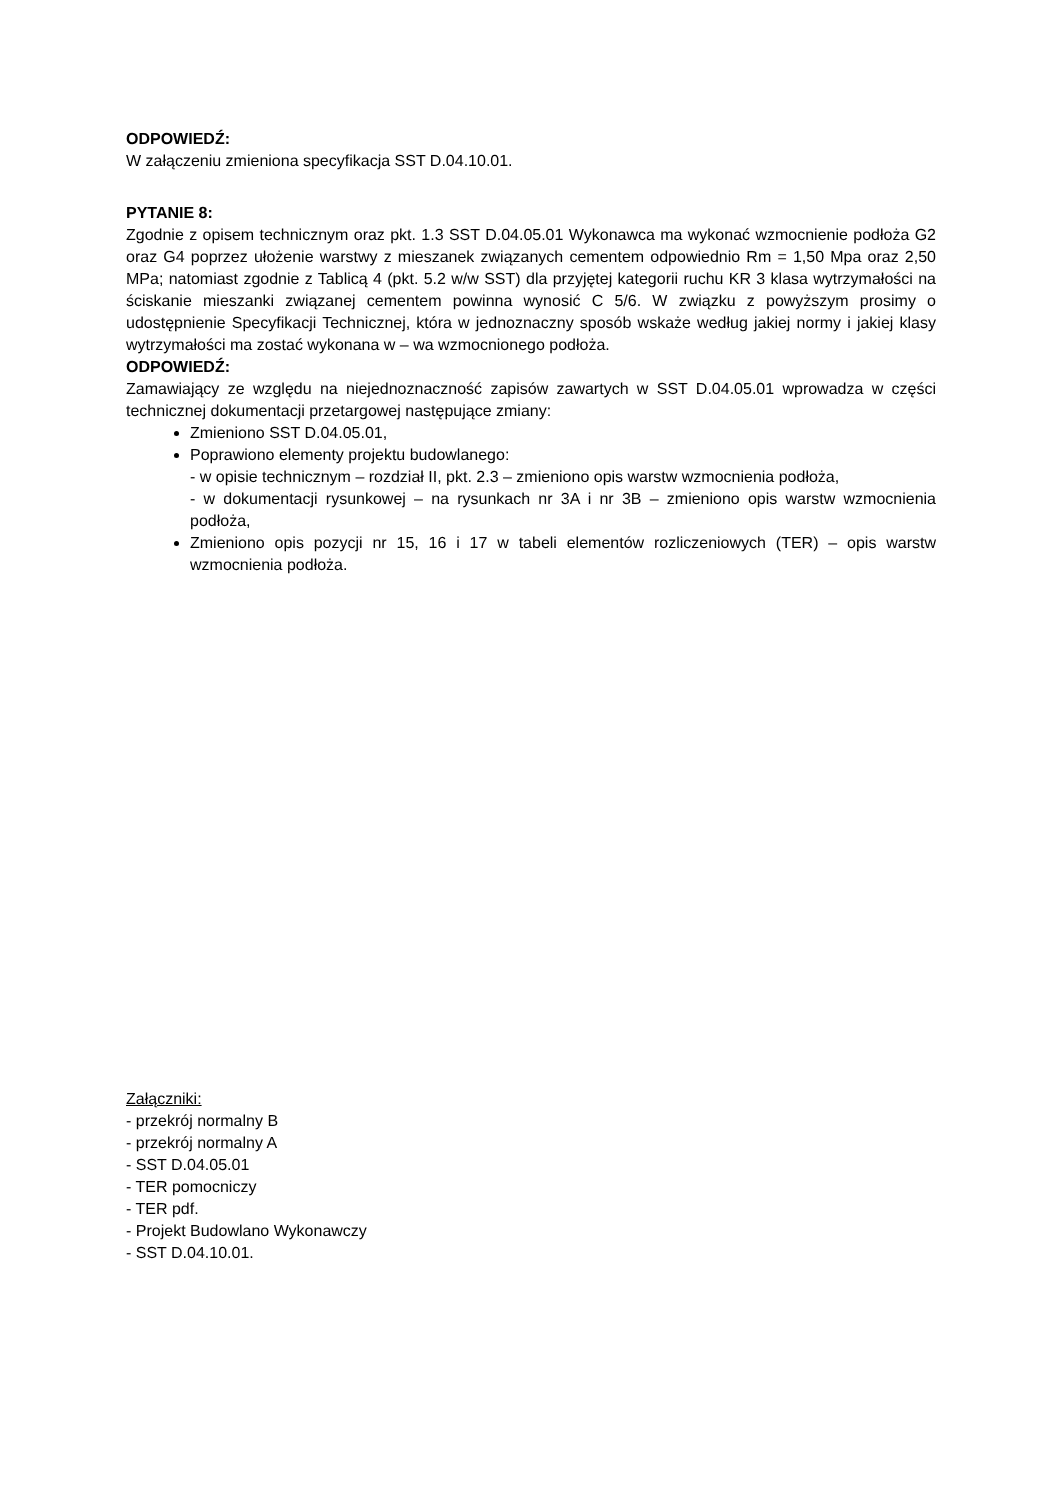ODPOWIEDŹ:
W załączeniu zmieniona specyfikacja SST D.04.10.01.
PYTANIE 8:
Zgodnie z opisem technicznym oraz pkt. 1.3 SST D.04.05.01 Wykonawca ma wykonać wzmocnienie podłoża G2 oraz G4 poprzez ułożenie warstwy z mieszanek związanych cementem odpowiednio Rm = 1,50 Mpa oraz 2,50 MPa; natomiast zgodnie z Tablicą 4 (pkt. 5.2 w/w SST) dla przyjętej kategorii ruchu KR 3 klasa wytrzymałości na ściskanie mieszanki związanej cementem powinna wynosić C 5/6. W związku z powyższym prosimy o udostępnienie Specyfikacji Technicznej, która w jednoznaczny sposób wskaże według jakiej normy i jakiej klasy wytrzymałości ma zostać wykonana w – wa wzmocnionego podłoża.
ODPOWIEDŹ:
Zamawiający ze względu na niejednoznaczność zapisów zawartych w SST D.04.05.01 wprowadza w części technicznej dokumentacji przetargowej następujące zmiany:
Zmieniono SST D.04.05.01,
Poprawiono elementy projektu budowlanego:
- w opisie technicznym – rozdział II, pkt. 2.3 – zmieniono opis warstw wzmocnienia podłoża,
- w dokumentacji rysunkowej – na rysunkach nr 3A i nr 3B – zmieniono opis warstw wzmocnienia podłoża,
Zmieniono opis pozycji nr 15, 16 i 17 w tabeli elementów rozliczeniowych (TER) – opis warstw wzmocnienia podłoża.
Załączniki:
- przekrój normalny B
- przekrój normalny A
- SST D.04.05.01
- TER pomocniczy
- TER pdf.
- Projekt Budowlano Wykonawczy
- SST D.04.10.01.